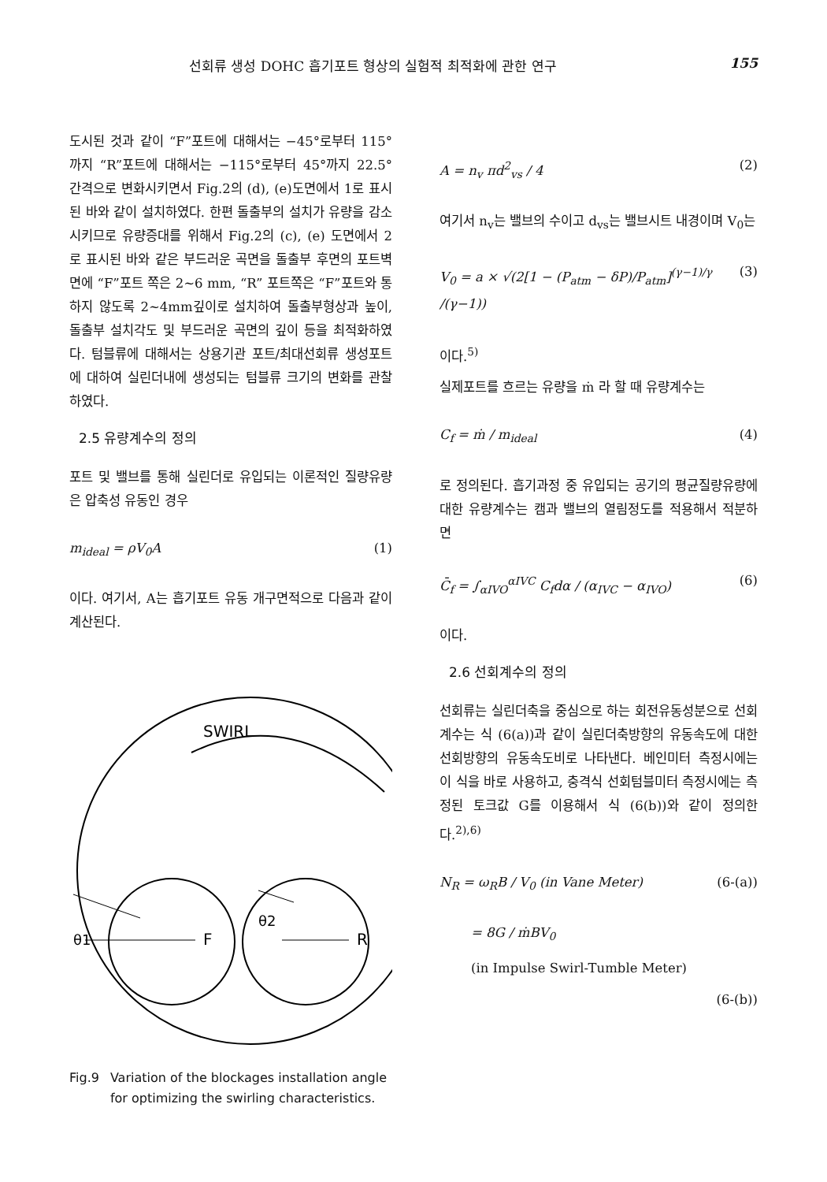선회류 생성 DOHC 흡기포트 형상의 실험적 최적화에 관한 연구 155
도시된 것과 같이 “F”포트에 대해서는 −45°로부터 115°까지 “R”포트에 대해서는 −115°로부터 45°까지 22.5° 간격으로 변화시키면서 Fig.2의 (d), (e)도면에서 1로 표시된 바와 같이 설치하였다. 한편 돌출부의 설치가 유량을 감소시키므로 유량증대를 위해서 Fig.2의 (c), (e) 도면에서 2로 표시된 바와 같은 부드러운 곡면을 돌출부 후면의 포트벽면에 “F”포트 쪽은 2~6 mm, “R” 포트쪽은 “F”포트와 통하지 않도록 2~4mm깊이로 설치하여 돌출부형상과 높이, 돌출부 설치각도 및 부드러운 곡면의 깊이 등을 최적화하였다. 텀블류에 대해서는 상용기관 포트/최대선회류 생성포트에 대하여 실린더내에 생성되는 텀블류 크기의 변화를 관찰하였다.
2.5 유량계수의 정의
포트 및 밸브를 통해 실린더로 유입되는 이론적인 질량유량은 압축성 유동인 경우
m<sub>ideal</sub> = ρV<sub>0</sub>A (1)
이다. 여기서, A는 흡기포트 유동 개구면적으로 다음과 같이 계산된다.
SWIRL
F
R
θ1
θ2
Fig.9 Variation of the blockages installation angle for optimizing the swirling characteristics.
A = n<sub>v</sub> πd<sup>2</sup><sub>vs</sub> / 4 (2)
여기서 n<sub>v</sub>는 밸브의 수이고 d<sub>vs</sub>는 밸브시트 내경이며 V<sub>0</sub>는
V<sub>0</sub> = a × √(2[1 − (P<sub>atm</sub> − δP)/P<sub>atm</sub>]<sup>(γ−1)/γ</sup> /(γ−1)) (3)
이다.<sup>5)</sup>
실제포트를 흐르는 유량을 ṁ 라 할 때 유량계수는
C<sub>f</sub> = ṁ / m<sub>ideal</sub> (4)
로 정의된다. 흡기과정 중 유입되는 공기의 평균질량유량에 대한 유량계수는 캠과 밸브의 열림정도를 적용해서 적분하면
C̄<sub>f</sub> = ∫<sub>αIVO</sub><sup>αIVC</sup> C<sub>f</sub>dα / (α<sub>IVC</sub> − α<sub>IVO</sub>) (6)
이다.
2.6 선회계수의 정의
선회류는 실린더축을 중심으로 하는 회전유동성분으로 선회계수는 식 (6(a))과 같이 실린더축방향의 유동속도에 대한 선회방향의 유동속도비로 나타낸다. 베인미터 측정시에는 이 식을 바로 사용하고, 충격식 선회텀블미터 측정시에는 측정된 토크값 G를 이용해서 식 (6(b))와 같이 정의한다.<sup>2),6)</sup>
N<sub>R</sub> = ω<sub>R</sub>B / V<sub>0</sub> (in Vane Meter) (6-(a))
= 8G / ṁBV<sub>0</sub>
(in Impulse Swirl-Tumble Meter)
(6-(b))